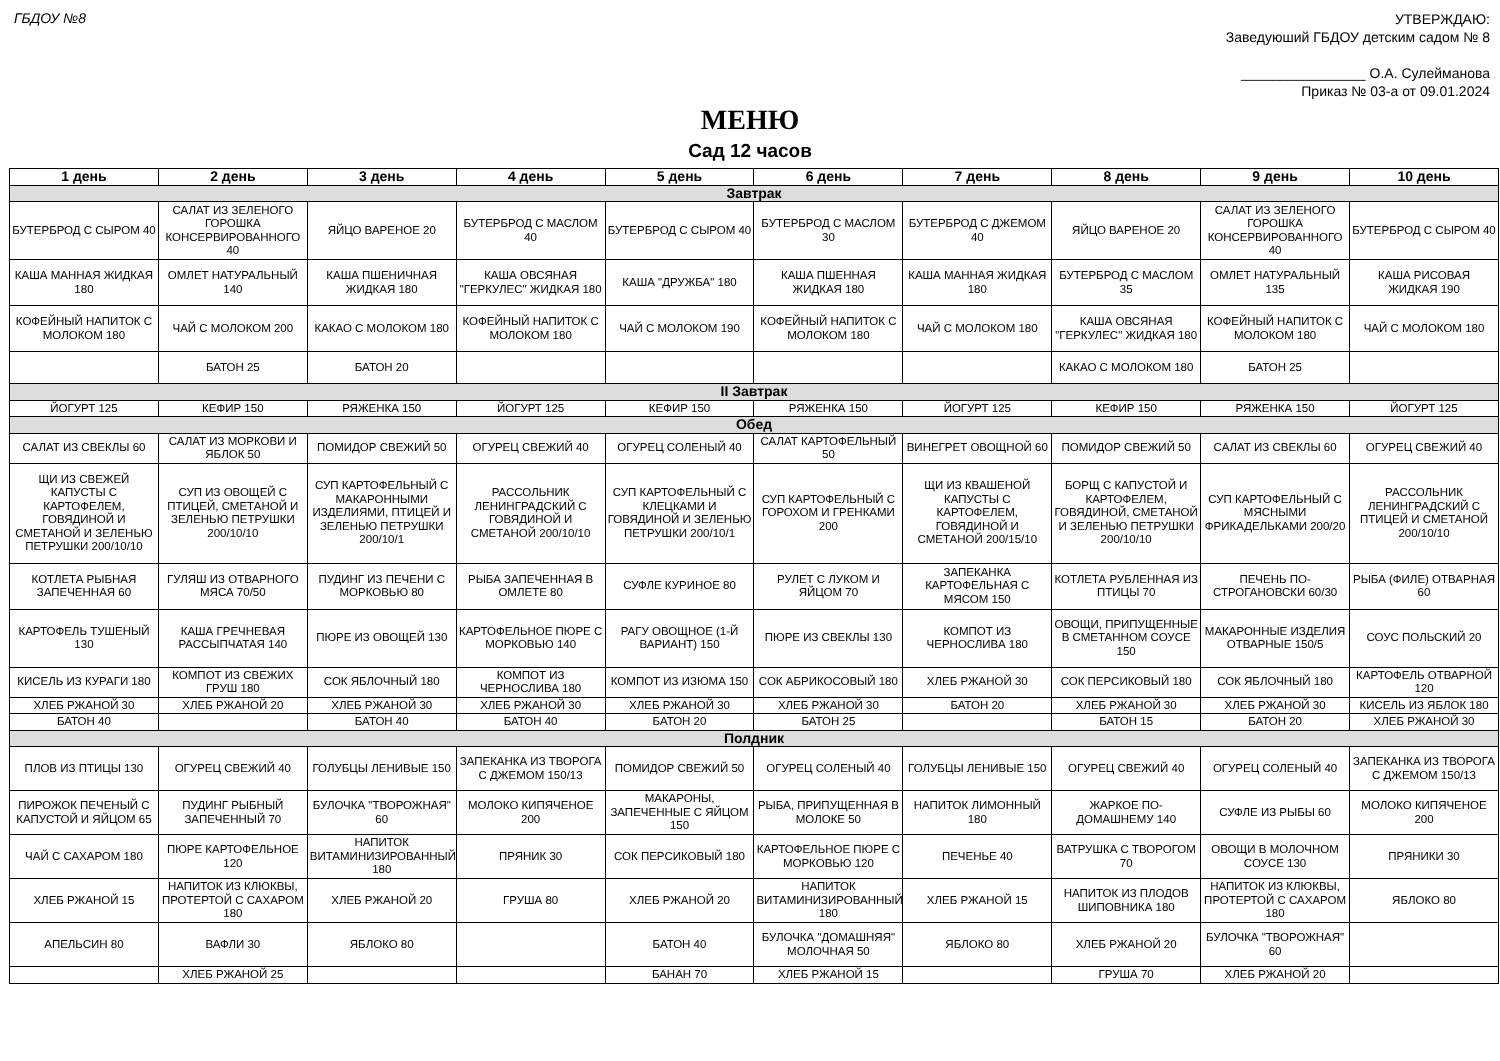ГБДОУ №8
УТВЕРЖДАЮ:
Заведуюший ГБДОУ детским садом № 8
________________ О.А. Сулейманова
Приказ № 03-а от 09.01.2024
МЕНЮ
Сад 12 часов
| 1 день | 2 день | 3 день | 4 день | 5 день | 6 день | 7 день | 8 день | 9 день | 10 день |
| --- | --- | --- | --- | --- | --- | --- | --- | --- | --- |
| Завтрак | | | | | | | | | |
| БУТЕРБРОД С СЫРОМ 40 | САЛАТ ИЗ ЗЕЛЕНОГО ГОРОШКА КОНСЕРВИРОВАННОГО 40 | ЯЙЦО ВАРЕНОЕ 20 | БУТЕРБРОД С МАСЛОМ 40 | БУТЕРБРОД С СЫРОМ 40 | БУТЕРБРОД С МАСЛОМ 30 | БУТЕРБРОД С ДЖЕМОМ 40 | ЯЙЦО ВАРЕНОЕ 20 | САЛАТ ИЗ ЗЕЛЕНОГО ГОРОШКА КОНСЕРВИРОВАННОГО 40 | БУТЕРБРОД С СЫРОМ 40 |
| КАША МАННАЯ ЖИДКАЯ 180 | ОМЛЕТ НАТУРАЛЬНЫЙ 140 | КАША ПШЕНИЧНАЯ ЖИДКАЯ 180 | КАША ОВСЯНАЯ "ГЕРКУЛЕС" ЖИДКАЯ 180 | КАША "ДРУЖБА" 180 | КАША ПШЕННАЯ ЖИДКАЯ 180 | КАША МАННАЯ ЖИДКАЯ 180 | БУТЕРБРОД С МАСЛОМ 35 | ОМЛЕТ НАТУРАЛЬНЫЙ 135 | КАША РИСОВАЯ ЖИДКАЯ 190 |
| КОФЕЙНЫЙ НАПИТОК С МОЛОКОМ 180 | ЧАЙ С МОЛОКОМ 200 | КАКАО С МОЛОКОМ 180 | КОФЕЙНЫЙ НАПИТОК С МОЛОКОМ 180 | ЧАЙ С МОЛОКОМ 190 | КОФЕЙНЫЙ НАПИТОК С МОЛОКОМ 180 | ЧАЙ С МОЛОКОМ 180 | КАША ОВСЯНАЯ "ГЕРКУЛЕС" ЖИДКАЯ 180 | КОФЕЙНЫЙ НАПИТОК С МОЛОКОМ 180 | ЧАЙ С МОЛОКОМ 180 |
| | БАТОН 25 | БАТОН 20 | | | | | КАКАО С МОЛОКОМ 180 | БАТОН 25 | |
| II Завтрак | | | | | | | | | |
| ЙОГУРТ 125 | КЕФИР 150 | РЯЖЕНКА 150 | ЙОГУРТ 125 | КЕФИР 150 | РЯЖЕНКА 150 | ЙОГУРТ 125 | КЕФИР 150 | РЯЖЕНКА 150 | ЙОГУРТ 125 |
| Обед | | | | | | | | | |
| САЛАТ ИЗ СВЕКЛЫ 60 | САЛАТ ИЗ МОРКОВИ И ЯБЛОК 50 | ПОМИДОР СВЕЖИЙ 50 | ОГУРЕЦ СВЕЖИЙ 40 | ОГУРЕЦ СОЛЕНЫЙ 40 | САЛАТ КАРТОФЕЛЬНЫЙ 50 | ВИНЕГРЕТ ОВОЩНОЙ 60 | ПОМИДОР СВЕЖИЙ 50 | САЛАТ ИЗ СВЕКЛЫ 60 | ОГУРЕЦ СВЕЖИЙ 40 |
| ЩИ ИЗ СВЕЖЕЙ КАПУСТЫ С КАРТОФЕЛЕМ, ГОВЯДИНОЙ И СМЕТАНОЙ И ЗЕЛЕНЬЮ ПЕТРУШКИ 200/10/10 | СУП ИЗ ОВОЩЕЙ С ПТИЦЕЙ, СМЕТАНОЙ И ЗЕЛЕНЬЮ ПЕТРУШКИ 200/10/10 | СУП КАРТОФЕЛЬНЫЙ С МАКАРОННЫМИ ИЗДЕЛИЯМИ, ПТИЦЕЙ И ЗЕЛЕНЬЮ ПЕТРУШКИ 200/10/1 | РАССОЛЬНИК ЛЕНИНГРАДСКИЙ С ГОВЯДИНОЙ И СМЕТАНОЙ 200/10/10 | СУП КАРТОФЕЛЬНЫЙ С КЛЕЦКАМИ И ГОВЯДИНОЙ И ЗЕЛЕНЬЮ ПЕТРУШКИ 200/10/1 | СУП КАРТОФЕЛЬНЫЙ С ГОРОХОМ И ГРЕНКАМИ 200 | ЩИ ИЗ КВАШЕНОЙ КАПУСТЫ С КАРТОФЕЛЕМ, ГОВЯДИНОЙ И СМЕТАНОЙ 200/15/10 | БОРЩ С КАПУСТОЙ И КАРТОФЕЛЕМ, ГОВЯДИНОЙ, СМЕТАНОЙ И ЗЕЛЕНЬЮ ПЕТРУШКИ 200/10/10 | СУП КАРТОФЕЛЬНЫЙ С МЯСНЫМИ ФРИКАДЕЛЬКАМИ 200/20 | РАССОЛЬНИК ЛЕНИНГРАДСКИЙ С ПТИЦЕЙ И СМЕТАНОЙ 200/10/10 |
| КОТЛЕТА РЫБНАЯ ЗАПЕЧЕННАЯ 60 | ГУЛЯШ ИЗ ОТВАРНОГО МЯСА 70/50 | ПУДИНГ ИЗ ПЕЧЕНИ С МОРКОВЬЮ 80 | РЫБА ЗАПЕЧЕННАЯ В ОМЛЕТЕ 80 | СУФЛЕ КУРИНОЕ 80 | РУЛЕТ С ЛУКОМ И ЯЙЦОМ 70 | ЗАПЕКАНКА КАРТОФЕЛЬНАЯ С МЯСОМ 150 | КОТЛЕТА РУБЛЕННАЯ ИЗ ПТИЦЫ 70 | ПЕЧЕНЬ ПО-СТРОГАНОВСКИ 60/30 | РЫБА (ФИЛЕ) ОТВАРНАЯ 60 |
| КАРТОФЕЛЬ ТУШЕНЫЙ 130 | КАША ГРЕЧНЕВАЯ РАССЫПЧАТАЯ 140 | ПЮРЕ ИЗ ОВОЩЕЙ 130 | КАРТОФЕЛЬНОЕ ПЮРЕ С МОРКОВЬЮ 140 | РАГУ ОВОЩНОЕ (1-Й ВАРИАНТ) 150 | ПЮРЕ ИЗ СВЕКЛЫ 130 | КОМПОТ ИЗ ЧЕРНОСЛИВА 180 | ОВОЩИ, ПРИПУЩЕННЫЕ В СМЕТАННОМ СОУСЕ 150 | МАКАРОННЫЕ ИЗДЕЛИЯ ОТВАРНЫЕ 150/5 | СОУС ПОЛЬСКИЙ 20 |
| КИСЕЛЬ ИЗ КУРАГИ 180 | КОМПОТ ИЗ СВЕЖИХ ГРУШ 180 | СОК ЯБЛОЧНЫЙ 180 | КОМПОТ ИЗ ЧЕРНОСЛИВА 180 | КОМПОТ ИЗ ИЗЮМА 150 | СОК АБРИКОСОВЫЙ 180 | ХЛЕБ РЖАНОЙ 30 | СОК ПЕРСИКОВЫЙ 180 | СОК ЯБЛОЧНЫЙ 180 | КАРТОФЕЛЬ ОТВАРНОЙ 120 |
| ХЛЕБ РЖАНОЙ 30 | ХЛЕБ РЖАНОЙ 20 | ХЛЕБ РЖАНОЙ 30 | ХЛЕБ РЖАНОЙ 30 | ХЛЕБ РЖАНОЙ 30 | ХЛЕБ РЖАНОЙ 30 | БАТОН 20 | ХЛЕБ РЖАНОЙ 30 | ХЛЕБ РЖАНОЙ 30 | КИСЕЛЬ ИЗ ЯБЛОК 180 |
| БАТОН 40 | | БАТОН 40 | БАТОН 40 | БАТОН 20 | БАТОН 25 | | БАТОН 15 | БАТОН 20 | ХЛЕБ РЖАНОЙ 30 |
| Полдник | | | | | | | | | |
| ПЛОВ ИЗ ПТИЦЫ 130 | ОГУРЕЦ СВЕЖИЙ 40 | ГОЛУБЦЫ ЛЕНИВЫЕ 150 | ЗАПЕКАНКА ИЗ ТВОРОГА С ДЖЕМОМ 150/13 | ПОМИДОР СВЕЖИЙ 50 | ОГУРЕЦ СОЛЕНЫЙ 40 | ГОЛУБЦЫ ЛЕНИВЫЕ 150 | ОГУРЕЦ СВЕЖИЙ 40 | ОГУРЕЦ СОЛЕНЫЙ 40 | ЗАПЕКАНКА ИЗ ТВОРОГА С ДЖЕМОМ 150/13 |
| ПИРОЖОК ПЕЧЕНЫЙ С КАПУСТОЙ И ЯЙЦОМ 65 | ПУДИНГ РЫБНЫЙ ЗАПЕЧЕННЫЙ 70 | БУЛОЧКА "ТВОРОЖНАЯ" 60 | МОЛОКО КИПЯЧЕНОЕ 200 | МАКАРОНЫ, ЗАПЕЧЕННЫЕ С ЯЙЦОМ 150 | РЫБА, ПРИПУЩЕННАЯ В МОЛОКЕ 50 | НАПИТОК ЛИМОННЫЙ 180 | ЖАРКОЕ ПО-ДОМАШНЕМУ 140 | СУФЛЕ ИЗ РЫБЫ 60 | МОЛОКО КИПЯЧЕНОЕ 200 |
| ЧАЙ С САХАРОМ 180 | ПЮРЕ КАРТОФЕЛЬНОЕ 120 | НАПИТОК ВИТАМИНИЗИРОВАННЫЙ 180 | ПРЯНИК 30 | СОК ПЕРСИКОВЫЙ 180 | КАРТОФЕЛЬНОЕ ПЮРЕ С МОРКОВЬЮ 120 | ПЕЧЕНЬЕ 40 | ВАТРУШКА С ТВОРОГОМ 70 | ОВОЩИ В МОЛОЧНОМ СОУСЕ 130 | ПРЯНИКИ 30 |
| ХЛЕБ РЖАНОЙ 15 | НАПИТОК ИЗ КЛЮКВЫ, ПРОТЕРТОЙ С САХАРОМ 180 | ХЛЕБ РЖАНОЙ 20 | ГРУША 80 | ХЛЕБ РЖАНОЙ 20 | НАПИТОК ВИТАМИНИЗИРОВАННЫЙ 180 | ХЛЕБ РЖАНОЙ 15 | НАПИТОК ИЗ ПЛОДОВ ШИПОВНИКА 180 | НАПИТОК ИЗ КЛЮКВЫ, ПРОТЕРТОЙ С САХАРОМ 180 | ЯБЛОКО 80 |
| АПЕЛЬСИН 80 | ВАФЛИ 30 | ЯБЛОКО 80 | | БАТОН 40 | БУЛОЧКА "ДОМАШНЯЯ" МОЛОЧНАЯ 50 | ЯБЛОКО 80 | ХЛЕБ РЖАНОЙ 20 | БУЛОЧКА "ТВОРОЖНАЯ" 60 | |
| | ХЛЕБ РЖАНОЙ 25 | | | БАНАН 70 | ХЛЕБ РЖАНОЙ 15 | | ГРУША 70 | ХЛЕБ РЖАНОЙ 20 | |